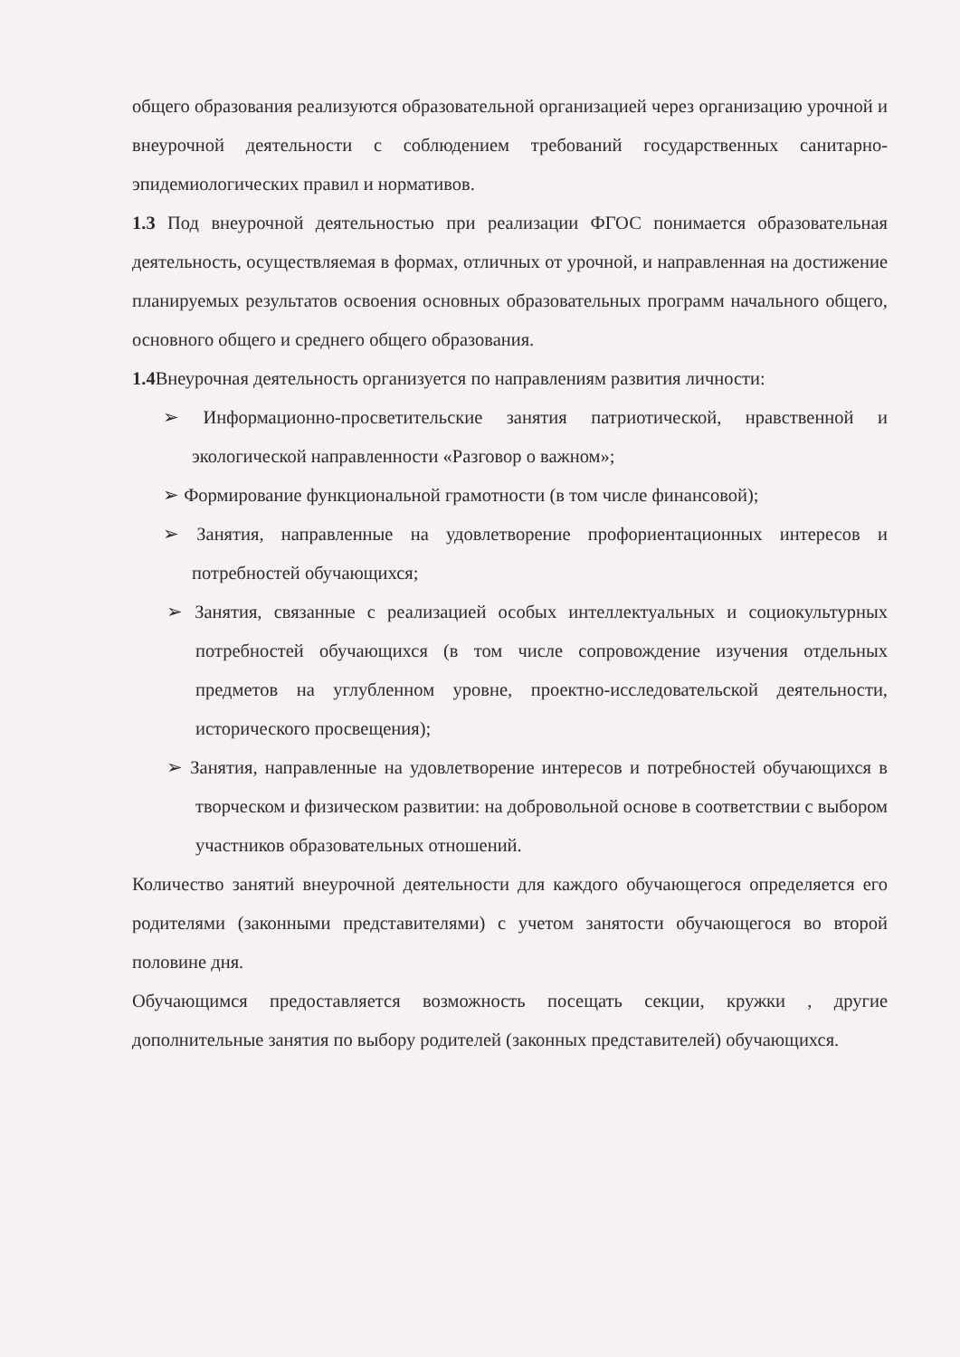общего образования реализуются образовательной организацией через организацию урочной и внеурочной деятельности с соблюдением требований государственных санитарно-эпидемиологических правил и нормативов.
1.3 Под внеурочной деятельностью при реализации ФГОС понимается образовательная деятельность, осуществляемая в формах, отличных от урочной, и направленная на достижение планируемых результатов освоения основных образовательных программ начального общего, основного общего и среднего общего образования.
1.4 Внеурочная деятельность организуется по направлениям развития личности:
➢ Информационно-просветительские занятия патриотической, нравственной и экологической направленности «Разговор о важном»;
➢ Формирование функциональной грамотности (в том числе финансовой);
➢ Занятия, направленные на удовлетворение профориентационных интересов и потребностей обучающихся;
➢ Занятия, связанные с реализацией особых интеллектуальных и социокультурных потребностей обучающихся (в том числе сопровождение изучения отдельных предметов на углубленном уровне, проектно-исследовательской деятельности, исторического просвещения);
➢ Занятия, направленные на удовлетворение интересов и потребностей обучающихся в творческом и физическом развитии: на добровольной основе в соответствии с выбором участников образовательных отношений.
Количество занятий внеурочной деятельности для каждого обучающегося определяется его родителями (законными представителями) с учетом занятости обучающегося во второй половине дня.
Обучающимся предоставляется возможность посещать секции, кружки , другие дополнительные занятия по выбору родителей (законных представителей) обучающихся.